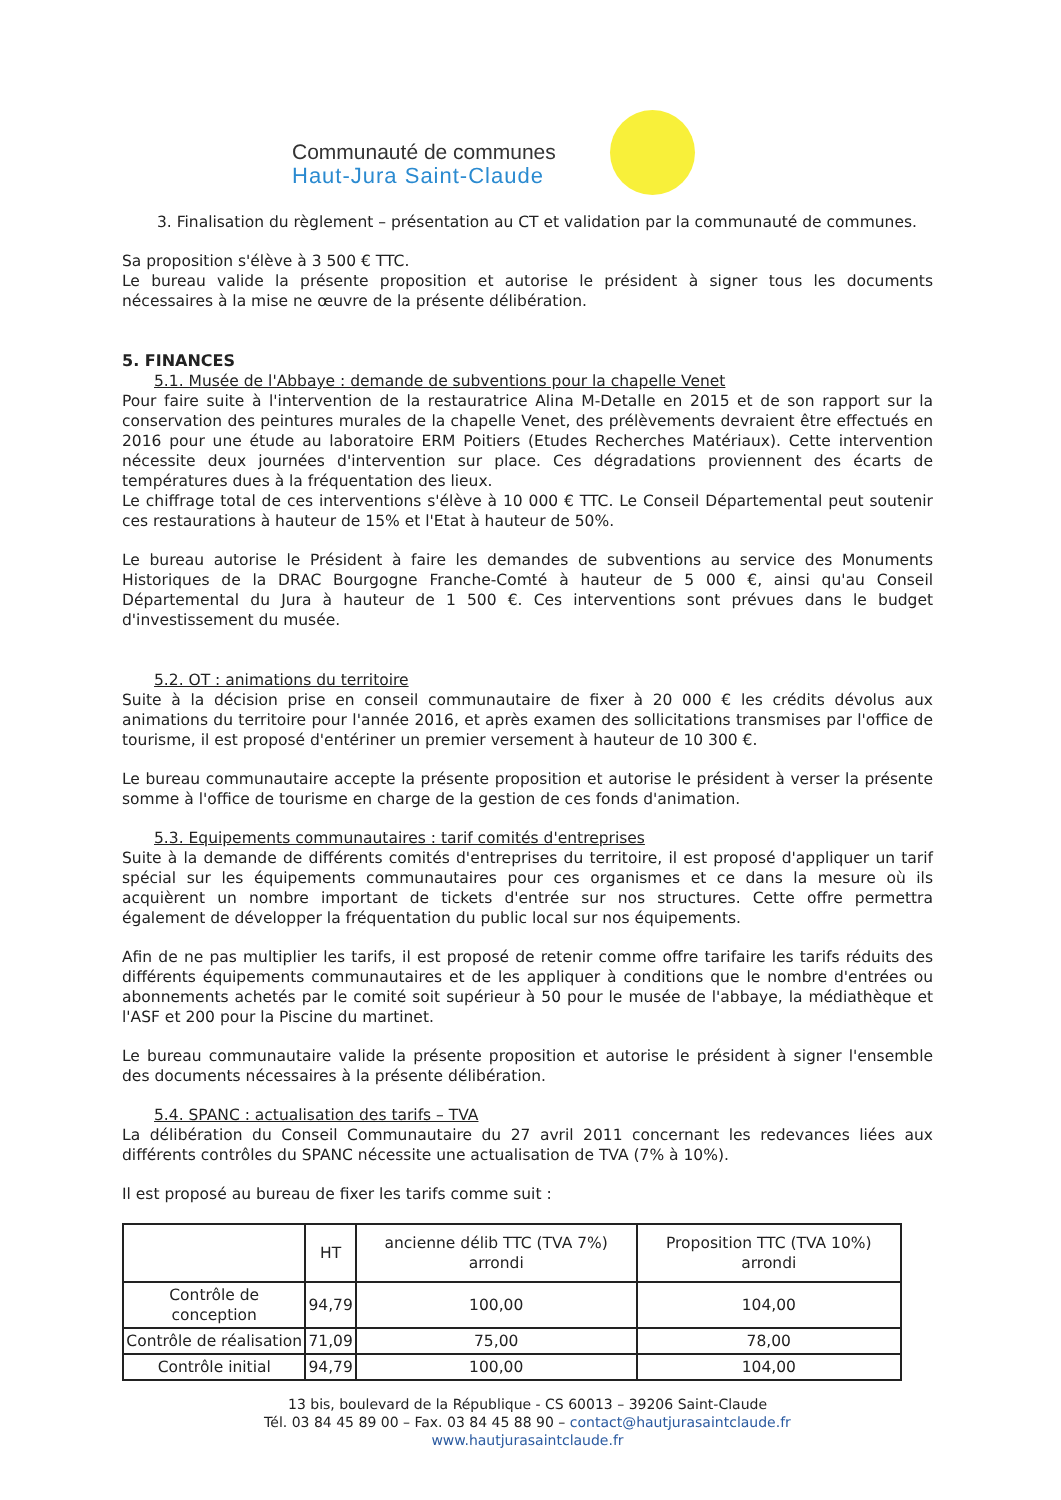Communauté de communes
Haut-Jura Saint-Claude
3. Finalisation du règlement – présentation au CT et validation par la communauté de communes.
Sa proposition s'élève à 3 500 € TTC.
Le bureau valide la présente proposition et autorise le président à signer tous les documents nécessaires à la mise ne œuvre de la présente délibération.
5. FINANCES
5.1. Musée de l'Abbaye : demande de subventions pour la chapelle Venet
Pour faire suite à l'intervention de la restauratrice Alina M-Detalle en 2015 et de son rapport sur la conservation des peintures murales de la chapelle Venet, des prélèvements devraient être effectués en 2016 pour une étude au laboratoire ERM Poitiers (Etudes Recherches Matériaux). Cette intervention nécessite deux journées d'intervention sur place. Ces dégradations proviennent des écarts de températures dues à la fréquentation des lieux.
Le chiffrage total de ces interventions s'élève à 10 000 € TTC. Le Conseil Départemental peut soutenir ces restaurations à hauteur de 15% et l'Etat à hauteur de 50%.
Le bureau autorise le Président à faire les demandes de subventions au service des Monuments Historiques de la DRAC Bourgogne Franche-Comté à hauteur de 5 000 €, ainsi qu'au Conseil Départemental du Jura à hauteur de 1 500 €. Ces interventions sont prévues dans le budget d'investissement du musée.
5.2. OT : animations du territoire
Suite à la décision prise en conseil communautaire de fixer à 20 000 € les crédits dévolus aux animations du territoire pour l'année 2016, et après examen des sollicitations transmises par l'office de tourisme, il est proposé d'entériner un premier versement à hauteur de 10 300 €.
Le bureau communautaire accepte la présente proposition et autorise le président à verser la présente somme à l'office de tourisme en charge de la gestion de ces fonds d'animation.
5.3. Equipements communautaires : tarif comités d'entreprises
Suite à la demande de différents comités d'entreprises du territoire, il est proposé d'appliquer un tarif spécial sur les équipements communautaires pour ces organismes et ce dans la mesure où ils acquièrent un nombre important de tickets d'entrée sur nos structures. Cette offre permettra également de développer la fréquentation du public local sur nos équipements.
Afin de ne pas multiplier les tarifs, il est proposé de retenir comme offre tarifaire les tarifs réduits des différents équipements communautaires et de les appliquer à conditions que le nombre d'entrées ou abonnements achetés par le comité soit supérieur à 50 pour le musée de l'abbaye, la médiathèque et l'ASF et 200 pour la Piscine du martinet.
Le bureau communautaire valide la présente proposition et autorise le président à signer l'ensemble des documents nécessaires à la présente délibération.
5.4. SPANC : actualisation des tarifs – TVA
La délibération du Conseil Communautaire du 27 avril 2011 concernant les redevances liées aux différents contrôles du SPANC nécessite une actualisation de TVA (7% à 10%).
Il est proposé au bureau de fixer les tarifs comme suit :
| | HT | ancienne délib TTC (TVA 7%) arrondi | Proposition TTC (TVA 10%) arrondi |
| --- | --- | --- | --- |
| Contrôle de conception | 94,79 | 100,00 | 104,00 |
| Contrôle de réalisation | 71,09 | 75,00 | 78,00 |
| Contrôle initial | 94,79 | 100,00 | 104,00 |
13 bis, boulevard de la République - CS 60013 – 39206 Saint-Claude
Tél. 03 84 45 89 00 – Fax. 03 84 45 88 90 – contact@hautjurasaintclaude.fr
www.hautjurasaintclaude.fr